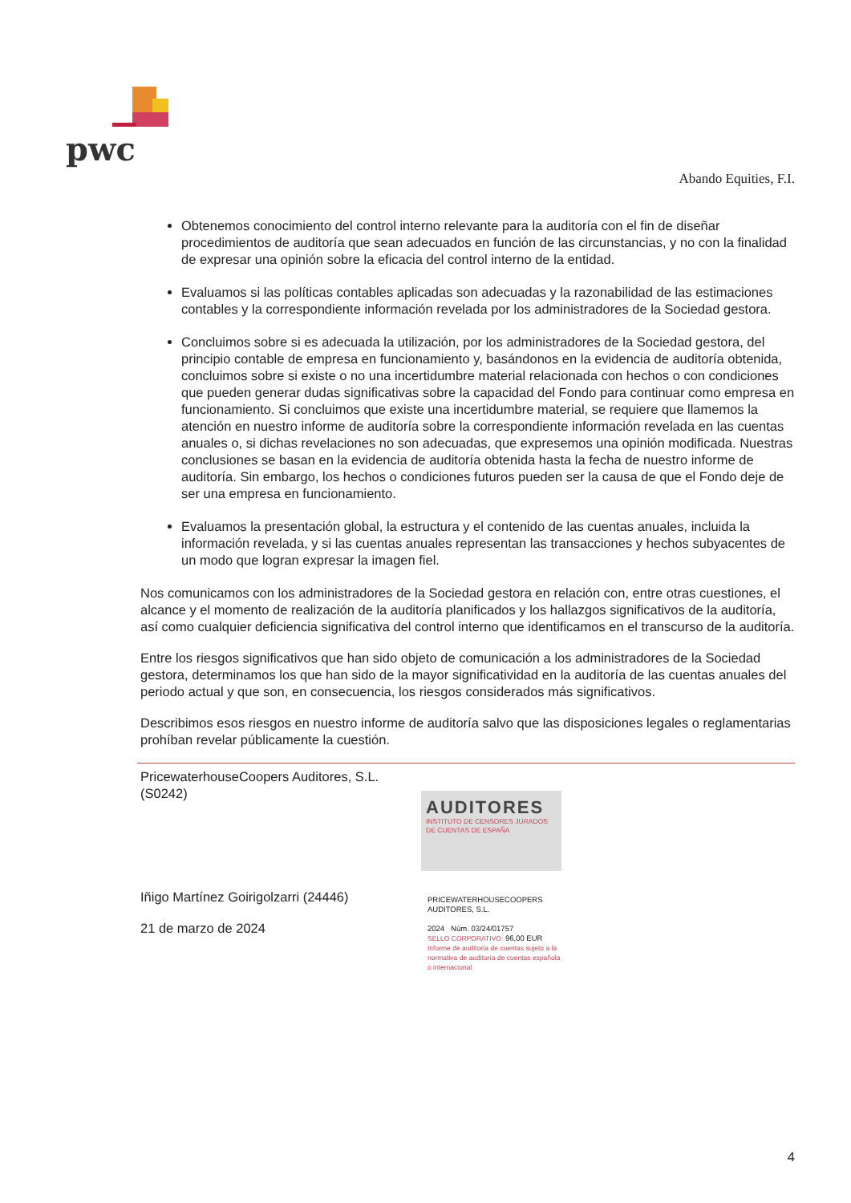pwc
Abando Equities, F.I.
Obtenemos conocimiento del control interno relevante para la auditoría con el fin de diseñar procedimientos de auditoría que sean adecuados en función de las circunstancias, y no con la finalidad de expresar una opinión sobre la eficacia del control interno de la entidad.
Evaluamos si las políticas contables aplicadas son adecuadas y la razonabilidad de las estimaciones contables y la correspondiente información revelada por los administradores de la Sociedad gestora.
Concluimos sobre si es adecuada la utilización, por los administradores de la Sociedad gestora, del principio contable de empresa en funcionamiento y, basándonos en la evidencia de auditoría obtenida, concluimos sobre si existe o no una incertidumbre material relacionada con hechos o con condiciones que pueden generar dudas significativas sobre la capacidad del Fondo para continuar como empresa en funcionamiento. Si concluimos que existe una incertidumbre material, se requiere que llamemos la atención en nuestro informe de auditoría sobre la correspondiente información revelada en las cuentas anuales o, si dichas revelaciones no son adecuadas, que expresemos una opinión modificada. Nuestras conclusiones se basan en la evidencia de auditoría obtenida hasta la fecha de nuestro informe de auditoría. Sin embargo, los hechos o condiciones futuros pueden ser la causa de que el Fondo deje de ser una empresa en funcionamiento.
Evaluamos la presentación global, la estructura y el contenido de las cuentas anuales, incluida la información revelada, y si las cuentas anuales representan las transacciones y hechos subyacentes de un modo que logran expresar la imagen fiel.
Nos comunicamos con los administradores de la Sociedad gestora en relación con, entre otras cuestiones, el alcance y el momento de realización de la auditoría planificados y los hallazgos significativos de la auditoría, así como cualquier deficiencia significativa del control interno que identificamos en el transcurso de la auditoría.
Entre los riesgos significativos que han sido objeto de comunicación a los administradores de la Sociedad gestora, determinamos los que han sido de la mayor significatividad en la auditoría de las cuentas anuales del periodo actual y que son, en consecuencia, los riesgos considerados más significativos.
Describimos esos riesgos en nuestro informe de auditoría salvo que las disposiciones legales o reglamentarias prohíban revelar públicamente la cuestión.
PricewaterhouseCoopers Auditores, S.L. (S0242)
Iñigo Martínez Goirigolzarri (24446)
21 de marzo de 2024
AUDITORES
INSTITUTO DE CENSORES JURADOS DE CUENTAS DE ESPAÑA
PRICEWATERHOUSECOOPERS
AUDITORES, S.L.
2024 Núm. 03/24/01757
SELLO CORPORATIVO: 96,00 EUR
Informe de auditoría de cuentas sujeto a la normativa de auditoría de cuentas española o internacional
4